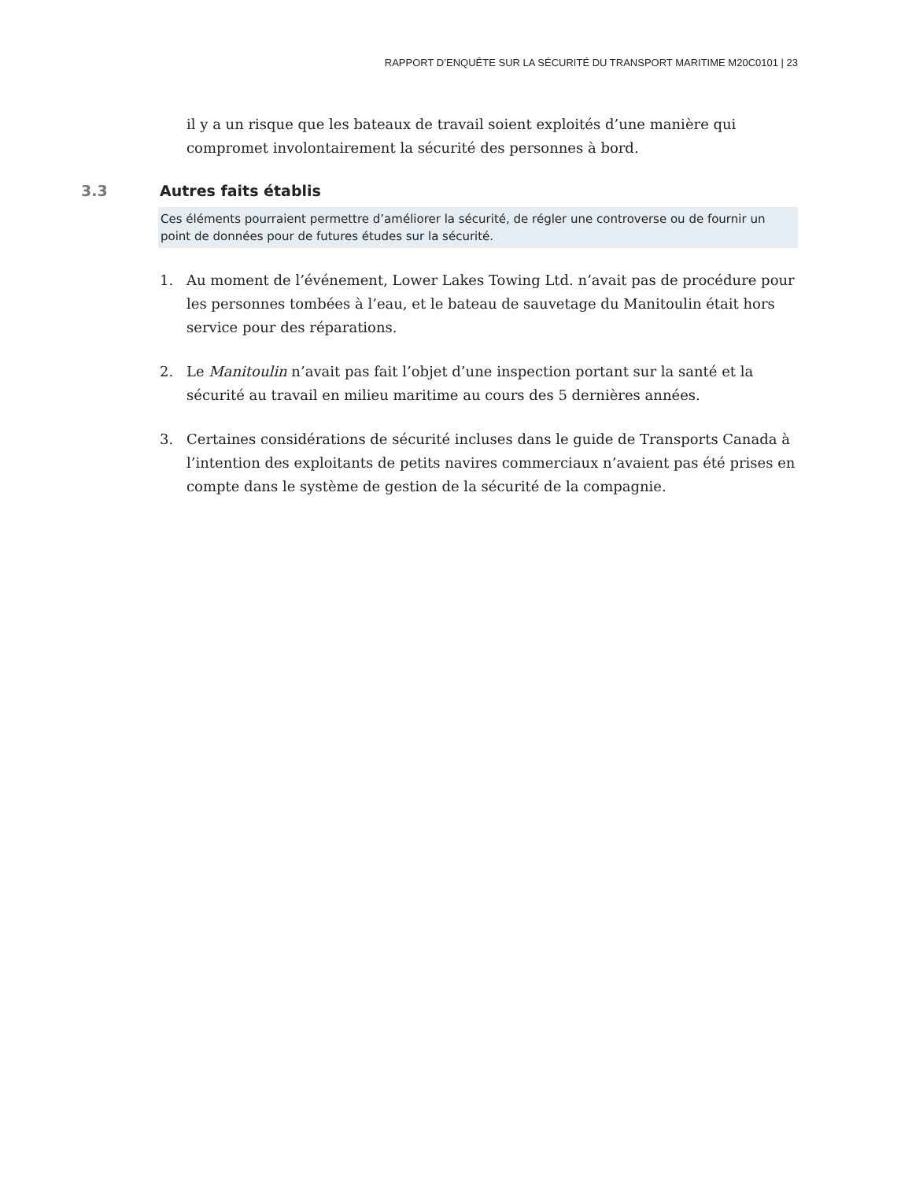RAPPORT D’ENQUÊTE SUR LA SÉCURITÉ DU TRANSPORT MARITIME M20C0101 | 23
il y a un risque que les bateaux de travail soient exploités d’une manière qui compromet involontairement la sécurité des personnes à bord.
3.3 Autres faits établis
Ces éléments pourraient permettre d’améliorer la sécurité, de régler une controverse ou de fournir un point de données pour de futures études sur la sécurité.
1. Au moment de l’événement, Lower Lakes Towing Ltd. n’avait pas de procédure pour les personnes tombées à l’eau, et le bateau de sauvetage du Manitoulin était hors service pour des réparations.
2. Le Manitoulin n’avait pas fait l’objet d’une inspection portant sur la santé et la sécurité au travail en milieu maritime au cours des 5 dernières années.
3. Certaines considérations de sécurité incluses dans le guide de Transports Canada à l’intention des exploitants de petits navires commerciaux n’avaient pas été prises en compte dans le système de gestion de la sécurité de la compagnie.